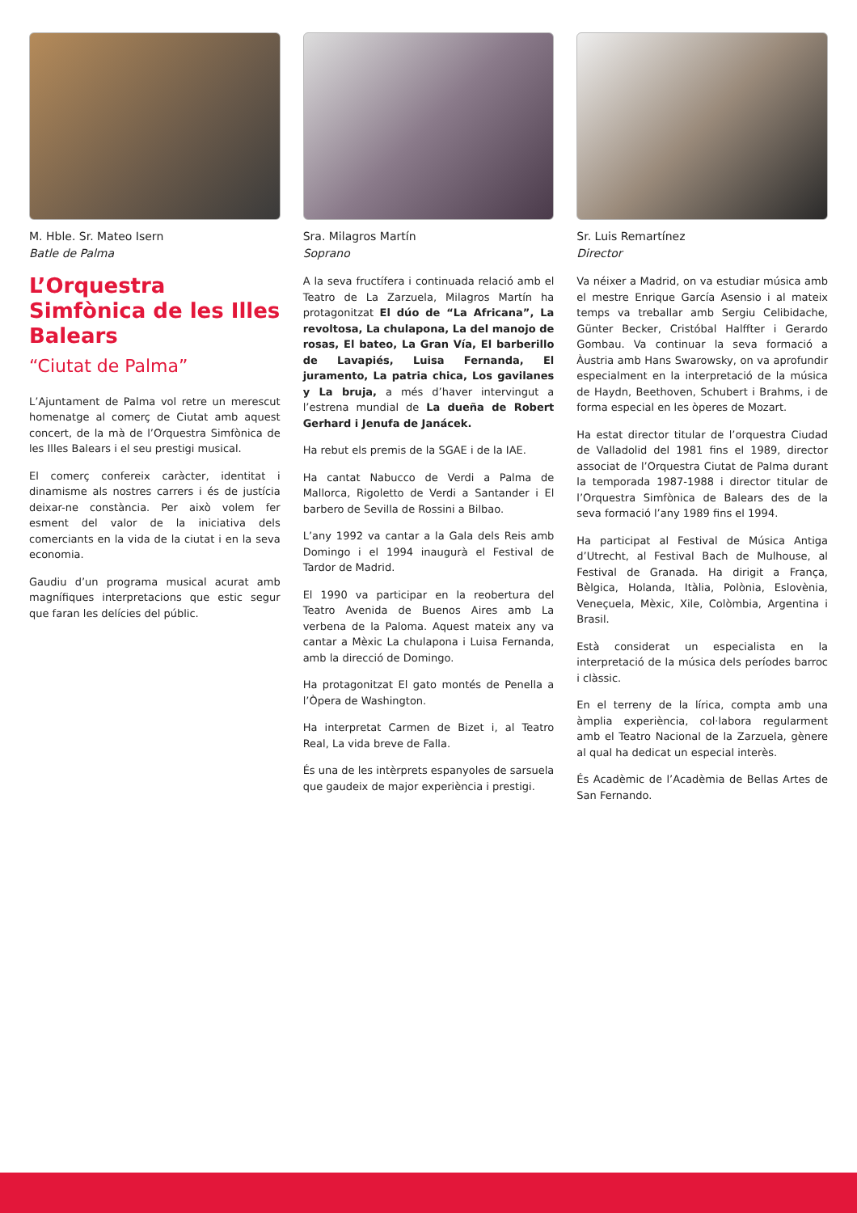M. Hble. Sr. Mateo Isern
Batle de Palma
L’Orquestra Simfònica de les Illes Balears
“Ciutat de Palma”
L’Ajuntament de Palma vol retre un merescut homenatge al comerç de Ciutat amb aquest concert, de la mà de l’Orquestra Simfònica de les Illes Balears i el seu prestigi musical.
El comerç confereix caràcter, identitat i dinamisme als nostres carrers i és de justícia deixar-ne constància. Per això volem fer esment del valor de la iniciativa dels comerciants en la vida de la ciutat i en la seva economia.
Gaudiu d’un programa musical acurat amb magnífiques interpretacions que estic segur que faran les delícies del públic.
Sra. Milagros Martín
Soprano
A la seva fructífera i continuada relació amb el Teatro de La Zarzuela, Milagros Martín ha protagonitzat El dúo de “La Africana”, La revoltosa, La chulapona, La del manojo de rosas, El bateo, La Gran Vía, El barberillo de Lavapiés, Luisa Fernanda, El juramento, La patria chica, Los gavilanes y La bruja, a més d’haver intervingut a l’estrena mundial de La dueña de Robert Gerhard i Jenufa de Janácek.
Ha rebut els premis de la SGAE i de la IAE.
Ha cantat Nabucco de Verdi a Palma de Mallorca, Rigoletto de Verdi a Santander i El barbero de Sevilla de Rossini a Bilbao.
L’any 1992 va cantar a la Gala dels Reis amb Domingo i el 1994 inaugurà el Festival de Tardor de Madrid.
El 1990 va participar en la reobertura del Teatro Avenida de Buenos Aires amb La verbena de la Paloma. Aquest mateix any va cantar a Mèxic La chulapona i Luisa Fernanda, amb la direcció de Domingo.
Ha protagonitzat El gato montés de Penella a l’Òpera de Washington.
Ha interpretat Carmen de Bizet i, al Teatro Real, La vida breve de Falla.
És una de les intèrprets espanyoles de sarsuela que gaudeix de major experiència i prestigi.
Sr. Luis Remartínez
Director
Va néixer a Madrid, on va estudiar música amb el mestre Enrique García Asensio i al mateix temps va treballar amb Sergiu Celibidache, Günter Becker, Cristóbal Halffter i Gerardo Gombau. Va continuar la seva formació a Àustria amb Hans Swarowsky, on va aprofundir especialment en la interpretació de la música de Haydn, Beethoven, Schubert i Brahms, i de forma especial en les òperes de Mozart.
Ha estat director titular de l’orquestra Ciudad de Valladolid del 1981 fins el 1989, director associat de l’Orquestra Ciutat de Palma durant la temporada 1987-1988 i director titular de l’Orquestra Simfònica de Balears des de la seva formació l’any 1989 fins el 1994.
Ha participat al Festival de Música Antiga d’Utrecht, al Festival Bach de Mulhouse, al Festival de Granada. Ha dirigit a França, Bèlgica, Holanda, Itàlia, Polònia, Eslovènia, Veneçuela, Mèxic, Xile, Colòmbia, Argentina i Brasil.
Està considerat un especialista en la interpretació de la música dels períodes barroc i clàssic.
En el terreny de la lírica, compta amb una àmplia experiència, col·labora regularment amb el Teatro Nacional de la Zarzuela, gènere al qual ha dedicat un especial interès.
És Acadèmic de l’Acadèmia de Bellas Artes de San Fernando.